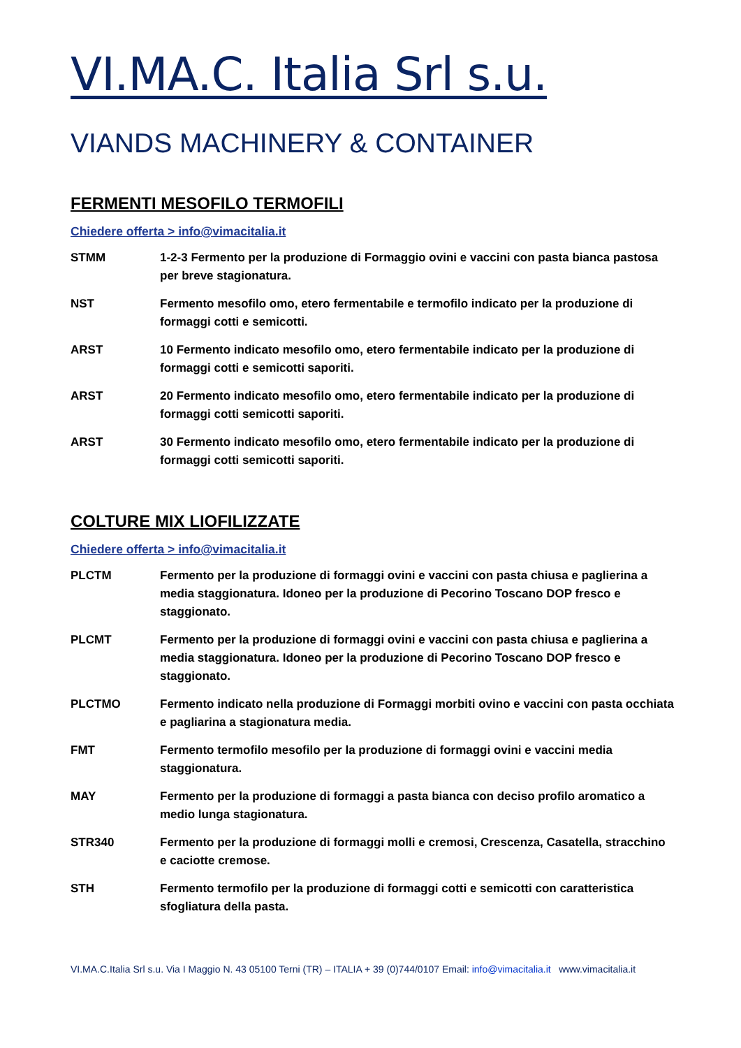VI.MA.C. Italia Srl s.u.
VIANDS MACHINERY & CONTAINER
FERMENTI MESOFILO TERMOFILI
Chiedere offerta > info@vimacitalia.it
STMM 1-2-3 Fermento per la produzione di Formaggio ovini e vaccini con pasta bianca pastosa per breve stagionatura.
NST Fermento mesofilo omo, etero fermentabile e termofilo indicato per la produzione di formaggi cotti e semicotti.
ARST 10 Fermento indicato mesofilo omo, etero fermentabile indicato per la produzione di formaggi cotti e semicotti saporiti.
ARST 20 Fermento indicato mesofilo omo, etero fermentabile indicato per la produzione di formaggi cotti semicotti saporiti.
ARST 30 Fermento indicato mesofilo omo, etero fermentabile indicato per la produzione di formaggi cotti semicotti saporiti.
COLTURE MIX LIOFILIZZATE
Chiedere offerta > info@vimacitalia.it
PLCTM Fermento per la produzione di formaggi ovini e vaccini con pasta chiusa e paglierina a media staggionatura. Idoneo per la produzione di Pecorino Toscano DOP fresco e staggionato.
PLCMT Fermento per la produzione di formaggi ovini e vaccini con pasta chiusa e paglierina a media staggionatura. Idoneo per la produzione di Pecorino Toscano DOP fresco e staggionato.
PLCTMO Fermento indicato nella produzione di Formaggi morbiti ovino e vaccini con pasta occhiata e pagliarina a stagionatura media.
FMT Fermento termofilo mesofilo per la produzione di formaggi ovini e vaccini media staggionatura.
MAY Fermento per la produzione di formaggi a pasta bianca con deciso profilo aromatico a medio lunga stagionatura.
STR340 Fermento per la produzione di formaggi molli e cremosi, Crescenza, Casatella, stracchino e caciotte cremose.
STH Fermento termofilo per la produzione di formaggi cotti e semicotti con caratteristica sfogliatura della pasta.
VI.MA.C.Italia Srl s.u. Via I Maggio N. 43 05100 Terni (TR) – ITALIA + 39 (0)744/0107 Email: info@vimacitalia.it www.vimacitalia.it